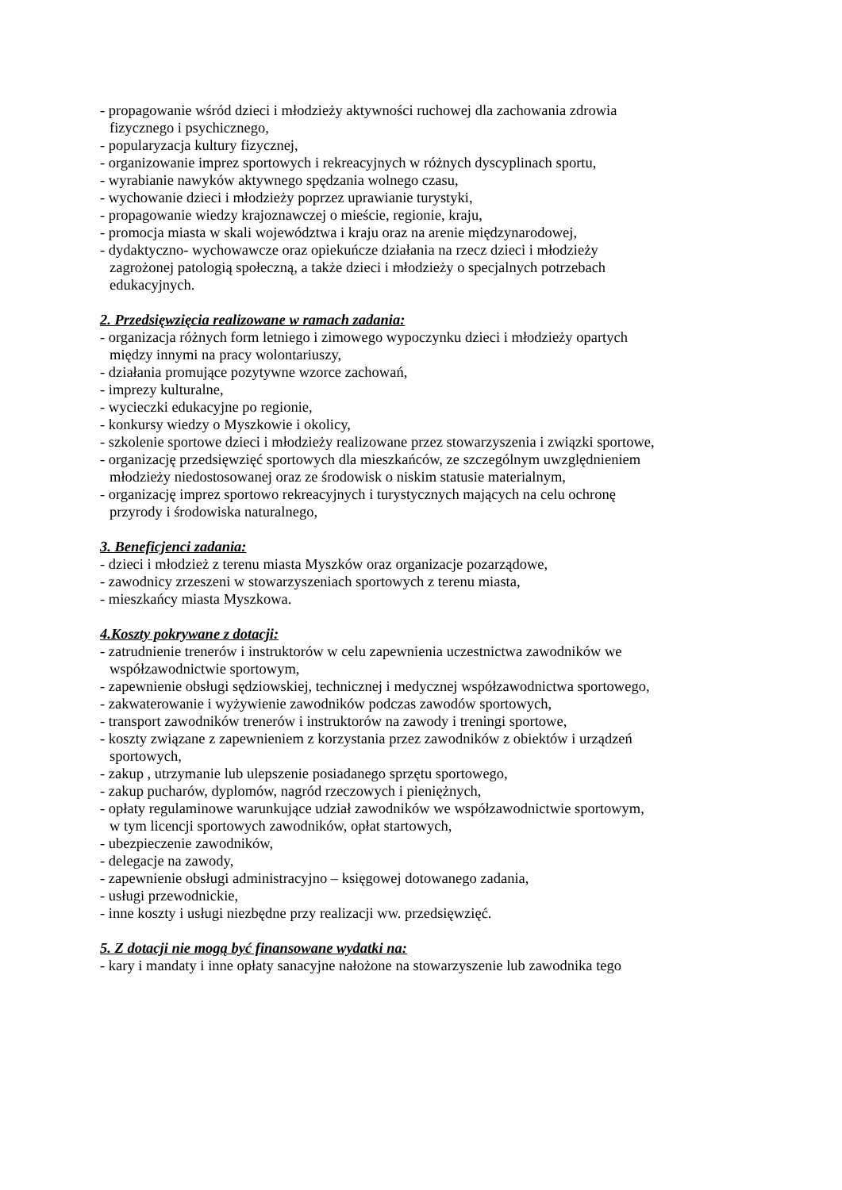- propagowanie wśród dzieci i młodzieży aktywności ruchowej dla zachowania zdrowia
fizycznego i psychicznego,
- popularyzacja kultury fizycznej,
- organizowanie imprez sportowych i rekreacyjnych w różnych dyscyplinach sportu,
- wyrabianie nawyków aktywnego spędzania wolnego czasu,
- wychowanie dzieci i młodzieży poprzez uprawianie turystyki,
- propagowanie wiedzy krajoznawczej o mieście, regionie, kraju,
- promocja miasta w skali województwa i kraju oraz na arenie międzynarodowej,
- dydaktyczno- wychowawcze oraz opiekuńcze działania na rzecz dzieci i młodzieży
zagrożonej patologią społeczną, a także dzieci i młodzieży o specjalnych potrzebach
edukacyjnych.
2. Przedsięwzięcia realizowane w ramach zadania:
- organizacja różnych form letniego i zimowego wypoczynku dzieci i młodzieży opartych
między innymi na pracy wolontariuszy,
- działania promujące pozytywne wzorce zachowań,
- imprezy kulturalne,
- wycieczki edukacyjne po regionie,
- konkursy wiedzy o Myszkowie i okolicy,
- szkolenie sportowe dzieci i młodzieży realizowane przez stowarzyszenia i związki sportowe,
- organizację przedsięwzięć sportowych dla mieszkańców, ze szczególnym uwzględnieniem
młodzieży niedostosowanej oraz ze środowisk o niskim statusie materialnym,
- organizację imprez sportowo rekreacyjnych i turystycznych mających na celu ochronę
przyrody i środowiska naturalnego,
3. Beneficjenci zadania:
- dzieci i młodzież z terenu miasta Myszków oraz organizacje pozarządowe,
- zawodnicy zrzeszeni w stowarzyszeniach sportowych z terenu miasta,
- mieszkańcy miasta Myszkowa.
4.Koszty pokrywane z dotacji:
- zatrudnienie trenerów i instruktorów w celu zapewnienia uczestnictwa zawodników we
współzawodnictwie sportowym,
- zapewnienie obsługi sędziowskiej, technicznej i medycznej współzawodnictwa sportowego,
- zakwaterowanie i wyżywienie zawodników podczas zawodów sportowych,
- transport zawodników trenerów i instruktorów na zawody i treningi sportowe,
- koszty związane z zapewnieniem z korzystania przez zawodników z obiektów i urządzeń
sportowych,
- zakup , utrzymanie lub ulepszenie posiadanego sprzętu sportowego,
- zakup pucharów, dyplomów, nagród rzeczowych i pieniężnych,
- opłaty regulaminowe warunkujące udział zawodników we współzawodnictwie sportowym,
w tym licencji sportowych zawodników, opłat startowych,
- ubezpieczenie zawodników,
- delegacje na zawody,
- zapewnienie obsługi administracyjno – księgowej dotowanego zadania,
- usługi przewodnickie,
- inne koszty i usługi niezbędne przy realizacji ww. przedsięwzięć.
5. Z dotacji nie mogą być finansowane wydatki na:
- kary i mandaty i inne opłaty sanacyjne nałożone na stowarzyszenie lub zawodnika tego